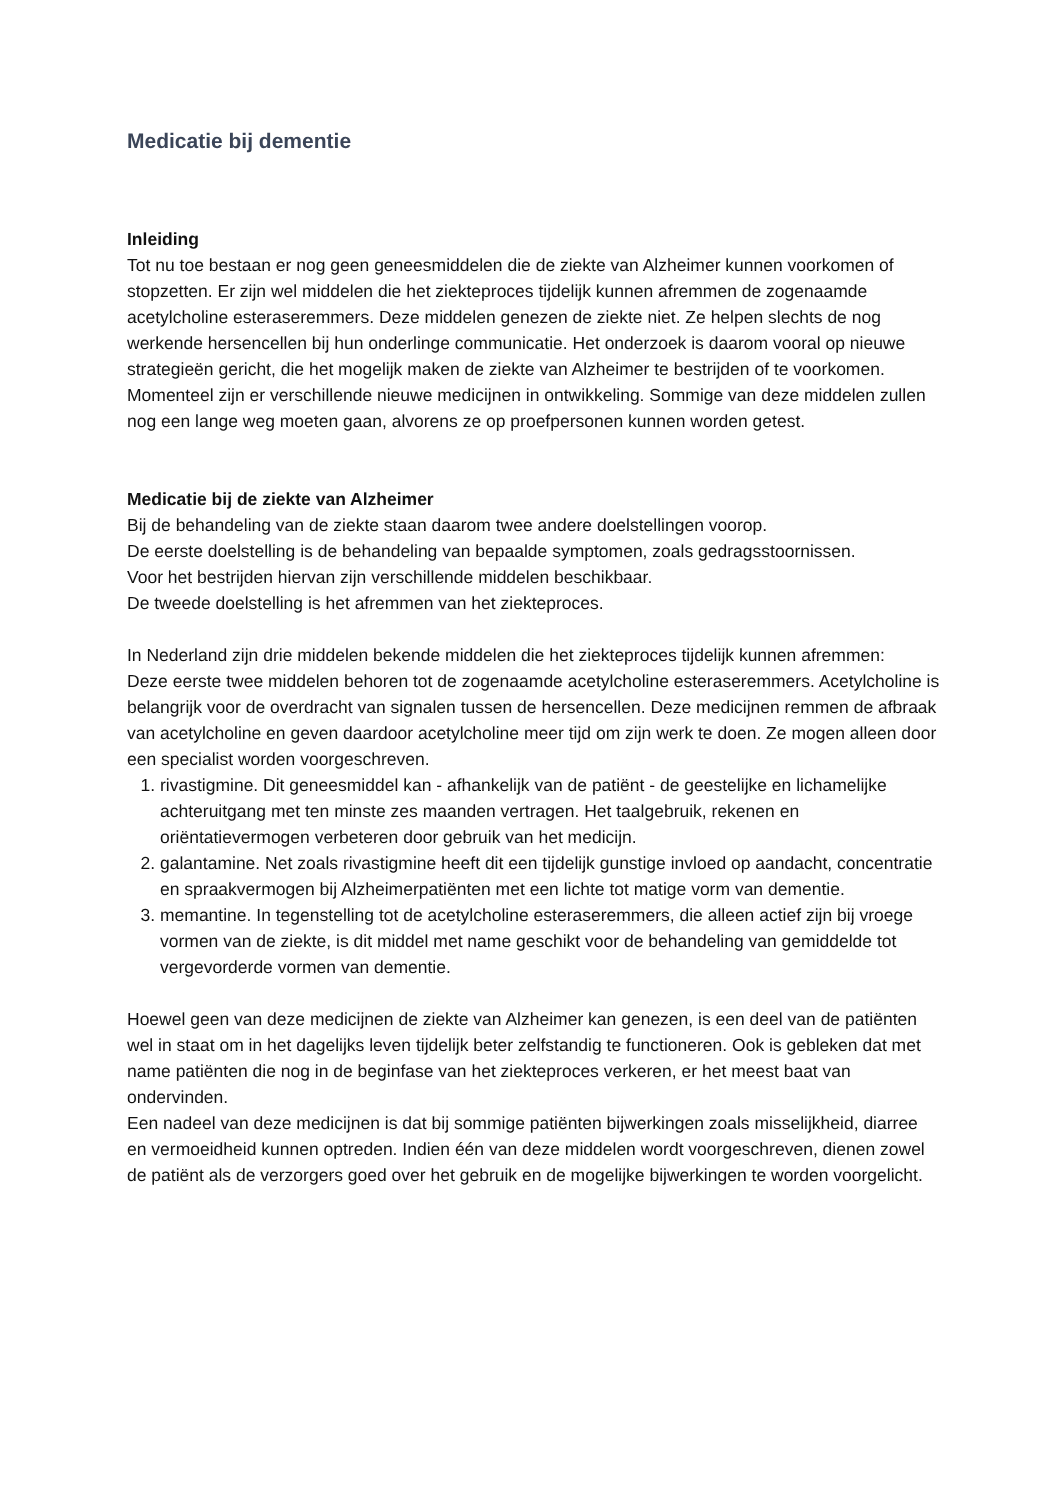Medicatie bij dementie
Inleiding
Tot nu toe bestaan er nog geen geneesmiddelen die de ziekte van Alzheimer kunnen voorkomen of stopzetten. Er zijn wel middelen die het ziekteproces tijdelijk kunnen afremmen de zogenaamde acetylcholine esteraseremmers. Deze middelen genezen de ziekte niet. Ze helpen slechts de nog werkende hersencellen bij hun onderlinge communicatie. Het onderzoek is daarom vooral op nieuwe strategieën gericht, die het mogelijk maken de ziekte van Alzheimer te bestrijden of te voorkomen. Momenteel zijn er verschillende nieuwe medicijnen in ontwikkeling. Sommige van deze middelen zullen nog een lange weg moeten gaan, alvorens ze op proefpersonen kunnen worden getest.
Medicatie bij de ziekte van Alzheimer
Bij de behandeling van de ziekte staan daarom twee andere doelstellingen voorop.
De eerste doelstelling is de behandeling van bepaalde symptomen, zoals gedragsstoornissen.
Voor het bestrijden hiervan zijn verschillende middelen beschikbaar.
De tweede doelstelling is het afremmen van het ziekteproces.
In Nederland zijn drie middelen bekende middelen die het ziekteproces tijdelijk kunnen afremmen:
Deze eerste twee middelen behoren tot de zogenaamde acetylcholine esteraseremmers. Acetylcholine is belangrijk voor de overdracht van signalen tussen de hersencellen. Deze medicijnen remmen de afbraak van acetylcholine en geven daardoor acetylcholine meer tijd om zijn werk te doen. Ze mogen alleen door een specialist worden voorgeschreven.
1. rivastigmine. Dit geneesmiddel kan - afhankelijk van de patiënt - de geestelijke en lichamelijke achteruitgang met ten minste zes maanden vertragen. Het taalgebruik, rekenen en oriëntatievermogen verbeteren door gebruik van het medicijn.
2. galantamine. Net zoals rivastigmine heeft dit een tijdelijk gunstige invloed op aandacht, concentratie en spraakvermogen bij Alzheimerpatiënten met een lichte tot matige vorm van dementie.
3. memantine. In tegenstelling tot de acetylcholine esteraseremmers, die alleen actief zijn bij vroege vormen van de ziekte, is dit middel met name geschikt voor de behandeling van gemiddelde tot vergevorderde vormen van dementie.
Hoewel geen van deze medicijnen de ziekte van Alzheimer kan genezen, is een deel van de patiënten wel in staat om in het dagelijks leven tijdelijk beter zelfstandig te functioneren. Ook is gebleken dat met name patiënten die nog in de beginfase van het ziekteproces verkeren, er het meest baat van ondervinden.
Een nadeel van deze medicijnen is dat bij sommige patiënten bijwerkingen zoals misselijkheid, diarree en vermoeidheid kunnen optreden. Indien één van deze middelen wordt voorgeschreven, dienen zowel de patiënt als de verzorgers goed over het gebruik en de mogelijke bijwerkingen te worden voorgelicht.